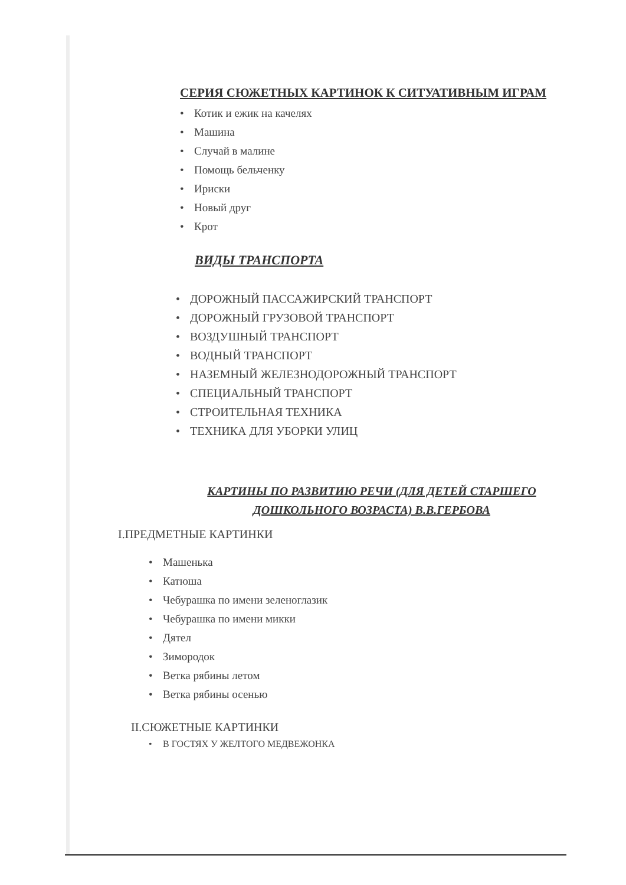СЕРИЯ СЮЖЕТНЫХ КАРТИНОК К СИТУАТИВНЫМ ИГРАМ
• Котик и ежик на качелях
• Машина
• Случай в малине
• Помощь бельченку
• Ириски
• Новый друг
• Крот
ВИДЫ ТРАНСПОРТА
• ДОРОЖНЫЙ ПАССАЖИРСКИЙ ТРАНСПОРТ
• ДОРОЖНЫЙ ГРУЗОВОЙ ТРАНСПОРТ
• ВОЗДУШНЫЙ ТРАНСПОРТ
• ВОДНЫЙ ТРАНСПОРТ
• НАЗЕМНЫЙ ЖЕЛЕЗНОДОРОЖНЫЙ ТРАНСПОРТ
• СПЕЦИАЛЬНЫЙ ТРАНСПОРТ
• СТРОИТЕЛЬНАЯ ТЕХНИКА
• ТЕХНИКА ДЛЯ УБОРКИ УЛИЦ
КАРТИНЫ ПО РАЗВИТИЮ РЕЧИ (ДЛЯ ДЕТЕЙ СТАРШЕГО ДОШКОЛЬНОГО ВОЗРАСТА) В.В.ГЕРБОВА
I.ПРЕДМЕТНЫЕ КАРТИНКИ
• Машенька
• Катюша
• Чебурашка по имени зеленоглазик
• Чебурашка по имени микки
• Дятел
• Зимородок
• Ветка рябины летом
• Ветка рябины осенью
II.СЮЖЕТНЫЕ КАРТИНКИ
• В ГОСТЯХ У ЖЕЛТОГО МЕДВЕЖОНКА